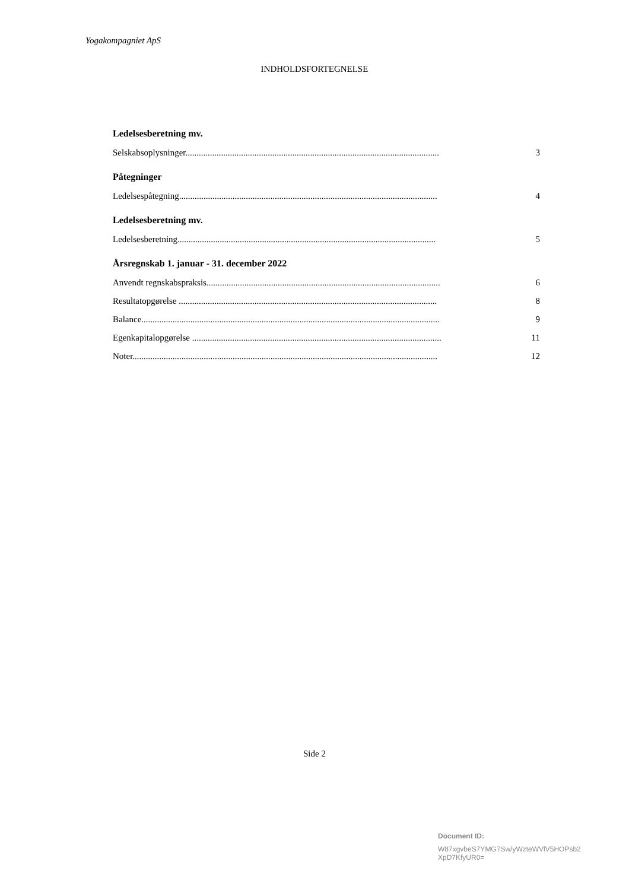Yogakompagniet ApS
INDHOLDSFORTEGNELSE
Ledelsesberetning mv.
Selskabsoplysninger.................................................................................................................. 3
Påtegninger
Ledelsespåtegning.................................................................................................................... 4
Ledelsesberetning mv.
Ledelsesberetning.................................................................................................................... 5
Årsregnskab 1. januar - 31. december 2022
Anvendt regnskabspraksis......................................................................................................... 6
Resultatopgørelse .................................................................................................................... 8
Balance...................................................................................................................................... 9
Egenkapitalopgørelse ................................................................................................................ 11
Noter......................................................................................................................................... 12
Side 2
Document ID:
W87xgvbeS7YMG7Sw/yWzteWVlV5HOPsb2
XpD7KfyUR0=